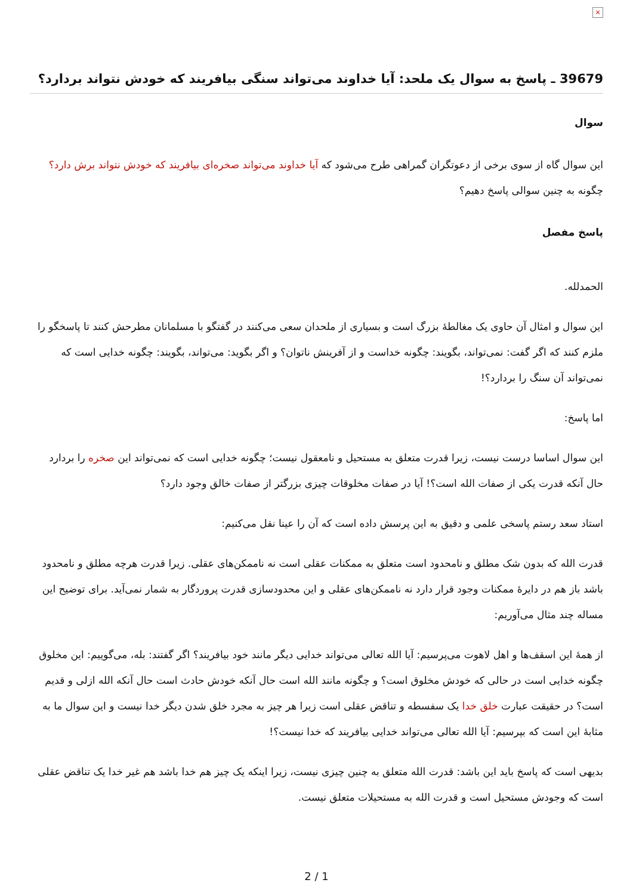×
39679 ـ پاسخ به سوال یک ملحد: آیا خداوند می‌تواند سنگی بیافریند که خودش نتواند بردارد؟
سوال
این سوال گاه از سوی برخی از دعوتگران گمراهی طرح می‌شود که آیا خداوند می‌تواند صخره‌ای بیافریند که خودش نتواند برش دارد؟ چگونه به چنین سوالی پاسخ دهیم؟
پاسخ مفصل
الحمدلله.
این سوال و امثال آن حاوی یک مغالطۀ بزرگ است و بسیاری از ملحدان سعی می‌کنند در گفتگو با مسلمانان مطرحش کنند تا پاسخگو را ملزم کنند که اگر گفت: نمی‌تواند، بگویند: چگونه خداست و از آفرینش ناتوان؟ و اگر بگوید: می‌تواند، بگویند: چگونه خدایی است که نمی‌تواند آن سنگ را بردارد؟!
اما پاسخ:
این سوال اساسا درست نیست، زیرا قدرت متعلق به مستحیل و نامعقول نیست؛ چگونه خدایی است که نمی‌تواند این صخره را بردارد حال آنکه قدرت یکی از صفات الله است؟! آیا در صفات مخلوقات چیزی بزرگتر از صفات خالق وجود دارد؟
استاد سعد رستم پاسخی علمی و دقیق به این پرسش داده است که آن را عینا نقل می‌کنیم:
قدرت الله که بدون شک مطلق و نامحدود است متعلق به ممکنات عقلی است نه ناممکن‌های عقلی. زیرا قدرت هرچه مطلق و نامحدود باشد باز هم در دایرۀ ممکنات وجود قرار دارد نه ناممکن‌های عقلی و این محدودسازی قدرت پروردگار به شمار نمی‌آید. برای توضیح این مساله چند مثال می‌آوریم:
از همۀ این اسقف‌ها و اهل لاهوت می‌پرسیم: آیا الله تعالی می‌تواند خدایی دیگر مانند خود بیافریند؟ اگر گفتند: بله، می‌گوییم: این مخلوق چگونه خدایی است در حالی که خودش مخلوق است؟ و چگونه مانند الله است حال آنکه خودش حادث است حال آنکه الله ازلی و قدیم است؟ در حقیقت عبارت خلق خدا یک سفسطه و تناقض عقلی است زیرا هر چیز به مجرد خلق شدن دیگر خدا نیست و این سوال ما به مثابۀ این است که بپرسیم: آیا الله تعالی می‌تواند خدایی بیافریند که خدا نیست؟!
بدیهی است که پاسخ باید این باشد: قدرت الله متعلق به چنین چیزی نیست، زیرا اینکه یک چیز هم خدا باشد هم غیر خدا یک تناقض عقلی است که وجودش مستحیل است و قدرت الله به مستحیلات متعلق نیست.
2 / 1